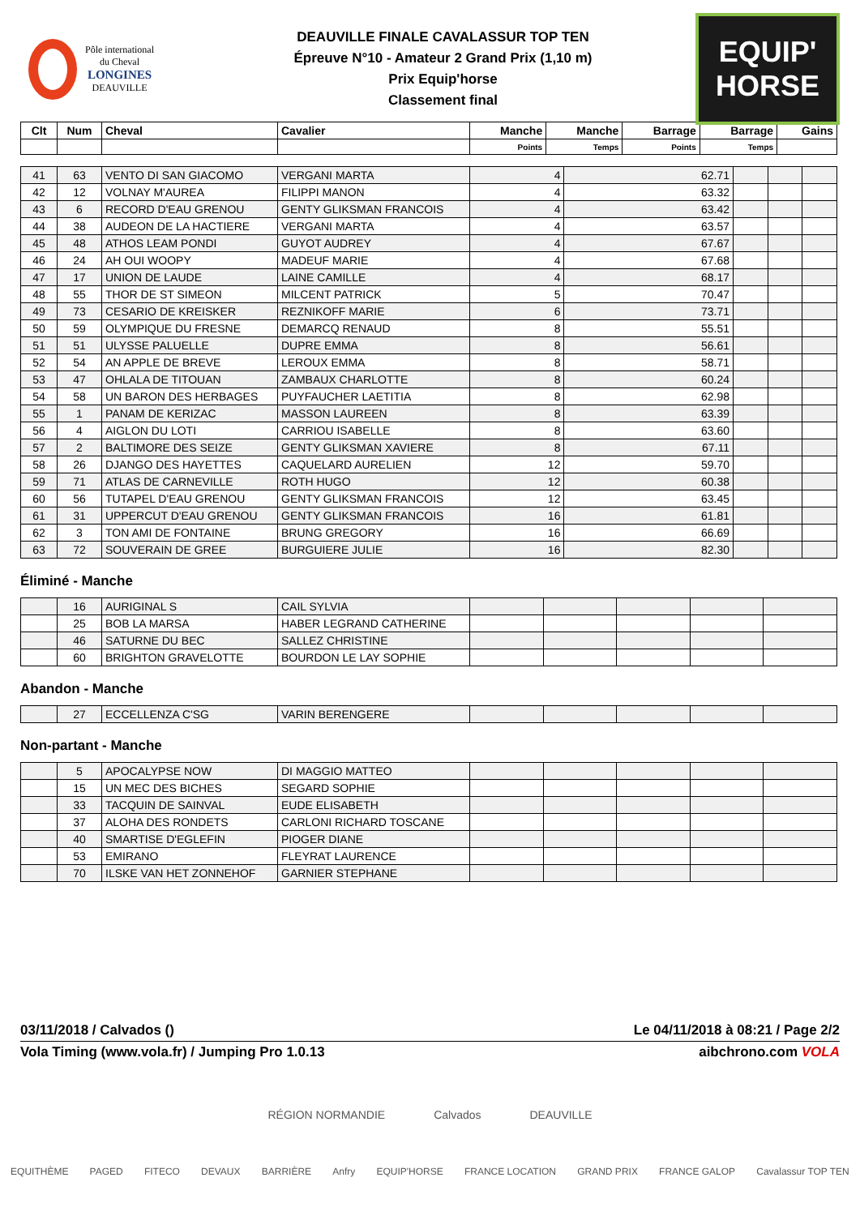Pôle international
du Cheval
LONGINES
DEAUVILLE
DEAUVILLE FINALE CAVALASSUR TOP TEN
Épreuve N°10 - Amateur 2 Grand Prix (1,10 m)
Prix Equip'horse
Classement final
EQUIP'
HORSE
| Clt | Num | Cheval | Cavalier | Manche | Manche | Barrage | Barrage | Gains |
| --- | --- | --- | --- | --- | --- | --- | --- | --- |
| | | | | Points | Temps | Points | Temps | |
| 41 | 63 | VENTO DI SAN GIACOMO | VERGANI MARTA | 4 | 62.71 | | | |
| 42 | 12 | VOLNAY M'AUREA | FILIPPI MANON | 4 | 63.32 | | | |
| 43 | 6 | RECORD D'EAU GRENOU | GENTY GLIKSMAN FRANCOIS | 4 | 63.42 | | | |
| 44 | 38 | AUDEON DE LA HACTIERE | VERGANI MARTA | 4 | 63.57 | | | |
| 45 | 48 | ATHOS LEAM PONDI | GUYOT AUDREY | 4 | 67.67 | | | |
| 46 | 24 | AH OUI WOOPY | MADEUF MARIE | 4 | 67.68 | | | |
| 47 | 17 | UNION DE LAUDE | LAINE CAMILLE | 4 | 68.17 | | | |
| 48 | 55 | THOR DE ST SIMEON | MILCENT PATRICK | 5 | 70.47 | | | |
| 49 | 73 | CESARIO DE KREISKER | REZNIKOFF MARIE | 6 | 73.71 | | | |
| 50 | 59 | OLYMPIQUE DU FRESNE | DEMARCQ RENAUD | 8 | 55.51 | | | |
| 51 | 51 | ULYSSE PALUELLE | DUPRE EMMA | 8 | 56.61 | | | |
| 52 | 54 | AN APPLE DE BREVE | LEROUX EMMA | 8 | 58.71 | | | |
| 53 | 47 | OHLALA DE TITOUAN | ZAMBAUX CHARLOTTE | 8 | 60.24 | | | |
| 54 | 58 | UN BARON DES HERBAGES | PUYFAUCHER LAETITIA | 8 | 62.98 | | | |
| 55 | 1 | PANAM DE KERIZAC | MASSON LAUREEN | 8 | 63.39 | | | |
| 56 | 4 | AIGLON DU LOTI | CARRIOU ISABELLE | 8 | 63.60 | | | |
| 57 | 2 | BALTIMORE DES SEIZE | GENTY GLIKSMAN XAVIERE | 8 | 67.11 | | | |
| 58 | 26 | DJANGO DES HAYETTES | CAQUELARD AURELIEN | 12 | 59.70 | | | |
| 59 | 71 | ATLAS DE CARNEVILLE | ROTH HUGO | 12 | 60.38 | | | |
| 60 | 56 | TUTAPEL D'EAU GRENOU | GENTY GLIKSMAN FRANCOIS | 12 | 63.45 | | | |
| 61 | 31 | UPPERCUT D'EAU GRENOU | GENTY GLIKSMAN FRANCOIS | 16 | 61.81 | | | |
| 62 | 3 | TON AMI DE FONTAINE | BRUNG GREGORY | 16 | 66.69 | | | |
| 63 | 72 | SOUVERAIN DE GREE | BURGUIERE JULIE | 16 | 82.30 | | | |
Éliminé - Manche
| | 16 | AURIGINAL S | CAIL SYLVIA | | | | | |
| | 25 | BOB LA MARSA | HABER LEGRAND CATHERINE | | | | | |
| | 46 | SATURNE DU BEC | SALLEZ CHRISTINE | | | | | |
| | 60 | BRIGHTON GRAVELOTTE | BOURDON LE LAY SOPHIE | | | | | |
Abandon - Manche
| | 27 | ECCELLENZA C'SG | VARIN BERENGERE | | | | | |
Non-partant - Manche
| | 5 | APOCALYPSE NOW | DI MAGGIO MATTEO | | | | | |
| | 15 | UN MEC DES BICHES | SEGARD SOPHIE | | | | | |
| | 33 | TACQUIN DE SAINVAL | EUDE ELISABETH | | | | | |
| | 37 | ALOHA DES RONDETS | CARLONI RICHARD TOSCANE | | | | | |
| | 40 | SMARTISE D'EGLEFIN | PIOGER DIANE | | | | | |
| | 53 | EMIRANO | FLEYRAT LAURENCE | | | | | |
| | 70 | ILSKE VAN HET ZONNEHOF | GARNIER STEPHANE | | | | | |
03/11/2018 / Calvados () Le 04/11/2018 à 08:21 / Page 2/2
Vola Timing (www.vola.fr) / Jumping Pro 1.0.13 aibchrono.com VOLA
RÉGION NORMANDIE Calvados DEAUVILLE
EQUITHÈME PAGED FITECO DEVAUX BARRIÈRE Anfry EQUIP'HORSE FRANCE LOCATION GRAND PRIX FRANCE GALOP Cavalassur TOP TEN